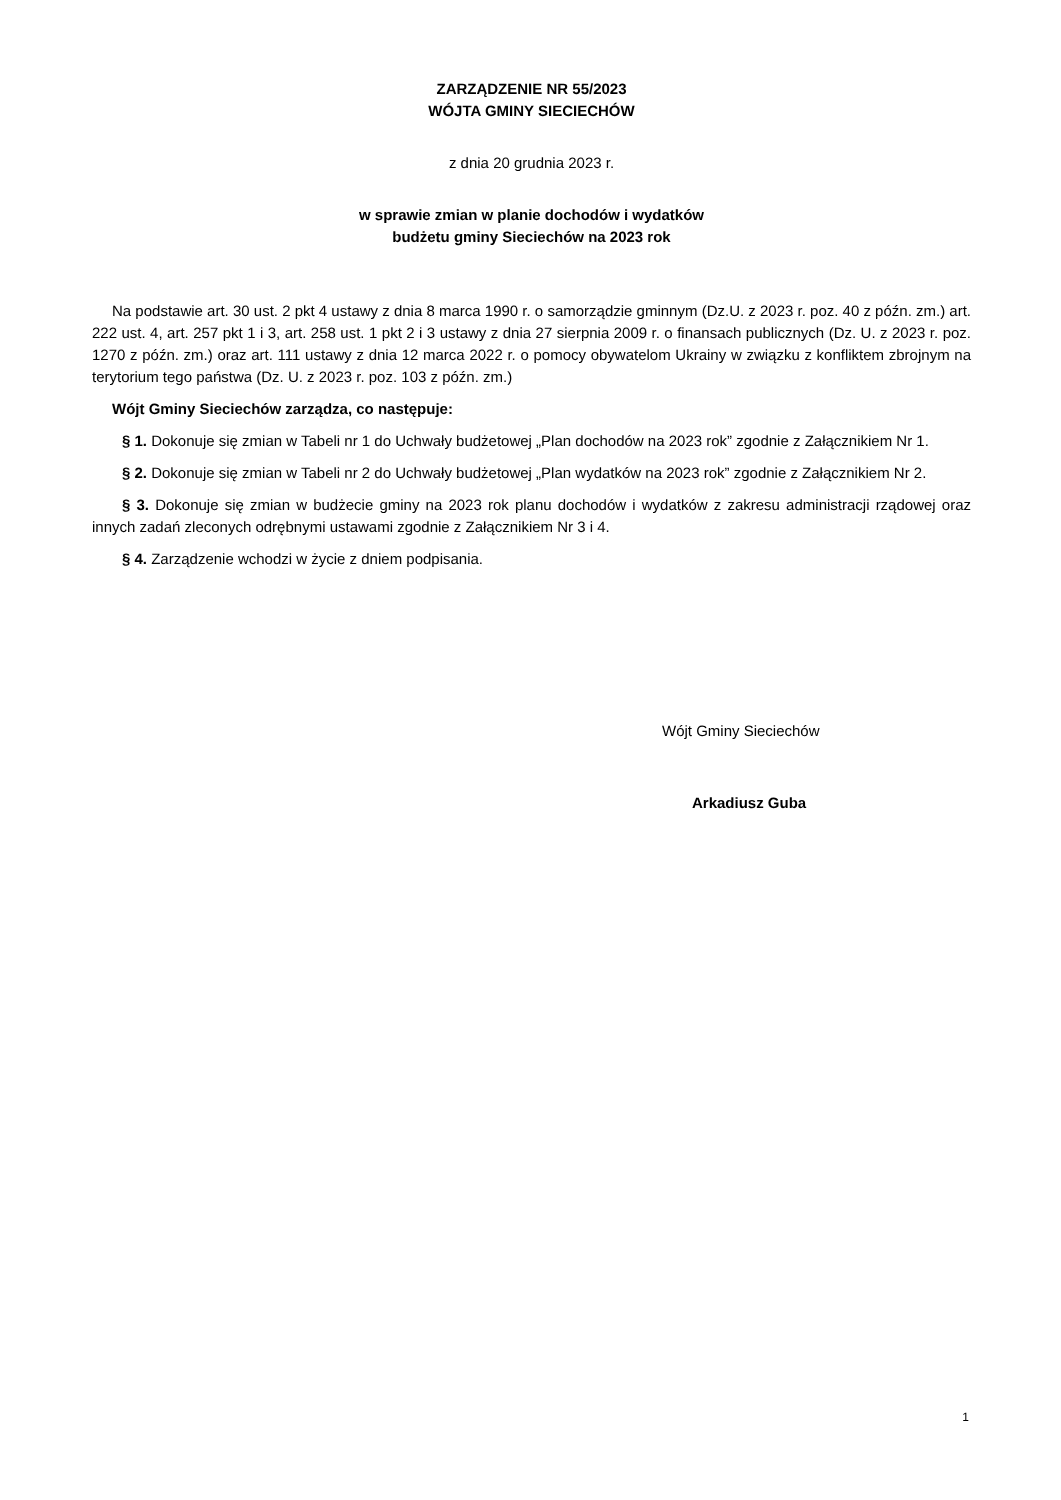ZARZĄDZENIE NR 55/2023
WÓJTA GMINY SIECIECHÓW
z dnia 20 grudnia 2023 r.
w sprawie zmian w planie dochodów i wydatków
budżetu gminy Sieciechów na 2023 rok
Na podstawie art. 30 ust. 2 pkt 4 ustawy z dnia 8 marca 1990 r. o samorządzie gminnym (Dz.U. z 2023 r. poz. 40 z późn. zm.) art. 222 ust. 4, art. 257 pkt 1 i 3, art. 258 ust. 1 pkt 2 i 3 ustawy z dnia 27 sierpnia 2009 r. o finansach publicznych (Dz. U. z 2023 r. poz. 1270 z późn. zm.) oraz art. 111 ustawy z dnia 12 marca 2022 r. o pomocy obywatelom Ukrainy w związku z konfliktem zbrojnym na terytorium tego państwa (Dz. U. z 2023 r. poz. 103 z późn. zm.)
Wójt Gminy Sieciechów zarządza, co następuje:
§ 1. Dokonuje się zmian w Tabeli nr 1 do Uchwały budżetowej „Plan dochodów na 2023 rok” zgodnie z Załącznikiem Nr 1.
§ 2. Dokonuje się zmian w Tabeli nr 2 do Uchwały budżetowej „Plan wydatków na 2023 rok” zgodnie z Załącznikiem Nr 2.
§ 3. Dokonuje się zmian w budżecie gminy na 2023 rok planu dochodów i wydatków z zakresu administracji rządowej oraz innych zadań zleconych odrębnymi ustawami zgodnie z Załącznikiem Nr 3 i 4.
§ 4. Zarządzenie wchodzi w życie z dniem podpisania.
Wójt Gminy Sieciechów
Arkadiusz Guba
1